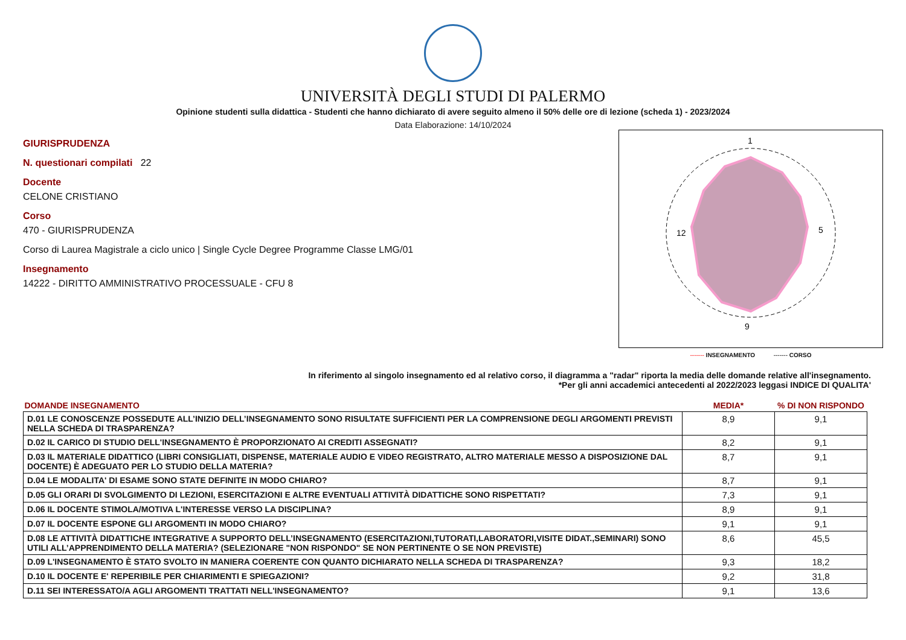UNIVERSITÀ DEGLI STUDI DI PALERMO
Opinione studenti sulla didattica - Studenti che hanno dichiarato di avere seguito almeno il 50% delle ore di lezione (scheda 1) - 2023/2024
Data Elaborazione: 14/10/2024
GIURISPRUDENZA
N. questionari compilati 22
Docente
CELONE CRISTIANO
Corso
470 - GIURISPRUDENZA
Corso di Laurea Magistrale a ciclo unico | Single Cycle Degree Programme Classe LMG/01
Insegnamento
14222 - DIRITTO AMMINISTRATIVO PROCESSUALE - CFU 8
1
5
9
12
------- INSEGNAMENTO ------- CORSO
In riferimento al singolo insegnamento ed al relativo corso, il diagramma a "radar" riporta la media delle domande relative all'insegnamento.
*Per gli anni accademici antecedenti al 2022/2023 leggasi INDICE DI QUALITA'
| DOMANDE INSEGNAMENTO | MEDIA* | % DI NON RISPONDO |
| --- | --- | --- |
| D.01 LE CONOSCENZE POSSEDUTE ALL’INIZIO DELL’INSEGNAMENTO SONO RISULTATE SUFFICIENTI PER LA COMPRENSIONE DEGLI ARGOMENTI PREVISTI NELLA SCHEDA DI TRASPARENZA? | 8,9 | 9,1 |
| D.02 IL CARICO DI STUDIO DELL'INSEGNAMENTO È PROPORZIONATO AI CREDITI ASSEGNATI? | 8,2 | 9,1 |
| D.03 IL MATERIALE DIDATTICO (LIBRI CONSIGLIATI, DISPENSE, MATERIALE AUDIO E VIDEO REGISTRATO, ALTRO MATERIALE MESSO A DISPOSIZIONE DAL DOCENTE) È ADEGUATO PER LO STUDIO DELLA MATERIA? | 8,7 | 9,1 |
| D.04 LE MODALITA' DI ESAME SONO STATE DEFINITE IN MODO CHIARO? | 8,7 | 9,1 |
| D.05 GLI ORARI DI SVOLGIMENTO DI LEZIONI, ESERCITAZIONI E ALTRE EVENTUALI ATTIVITÀ DIDATTICHE SONO RISPETTATI? | 7,3 | 9,1 |
| D.06 IL DOCENTE STIMOLA/MOTIVA L'INTERESSE VERSO LA DISCIPLINA? | 8,9 | 9,1 |
| D.07 IL DOCENTE ESPONE GLI ARGOMENTI IN MODO CHIARO? | 9,1 | 9,1 |
| D.08 LE ATTIVITÀ DIDATTICHE INTEGRATIVE A SUPPORTO DELL’INSEGNAMENTO (ESERCITAZIONI,TUTORATI,LABORATORI,VISITE DIDAT.,SEMINARI) SONO UTILI ALL’APPRENDIMENTO DELLA MATERIA? (SELEZIONARE "NON RISPONDO" SE NON PERTINENTE O SE NON PREVISTE) | 8,6 | 45,5 |
| D.09 L'INSEGNAMENTO È STATO SVOLTO IN MANIERA COERENTE CON QUANTO DICHIARATO NELLA SCHEDA DI TRASPARENZA? | 9,3 | 18,2 |
| D.10 IL DOCENTE E' REPERIBILE PER CHIARIMENTI E SPIEGAZIONI? | 9,2 | 31,8 |
| D.11 SEI INTERESSATO/A AGLI ARGOMENTI TRATTATI NELL'INSEGNAMENTO? | 9,1 | 13,6 |